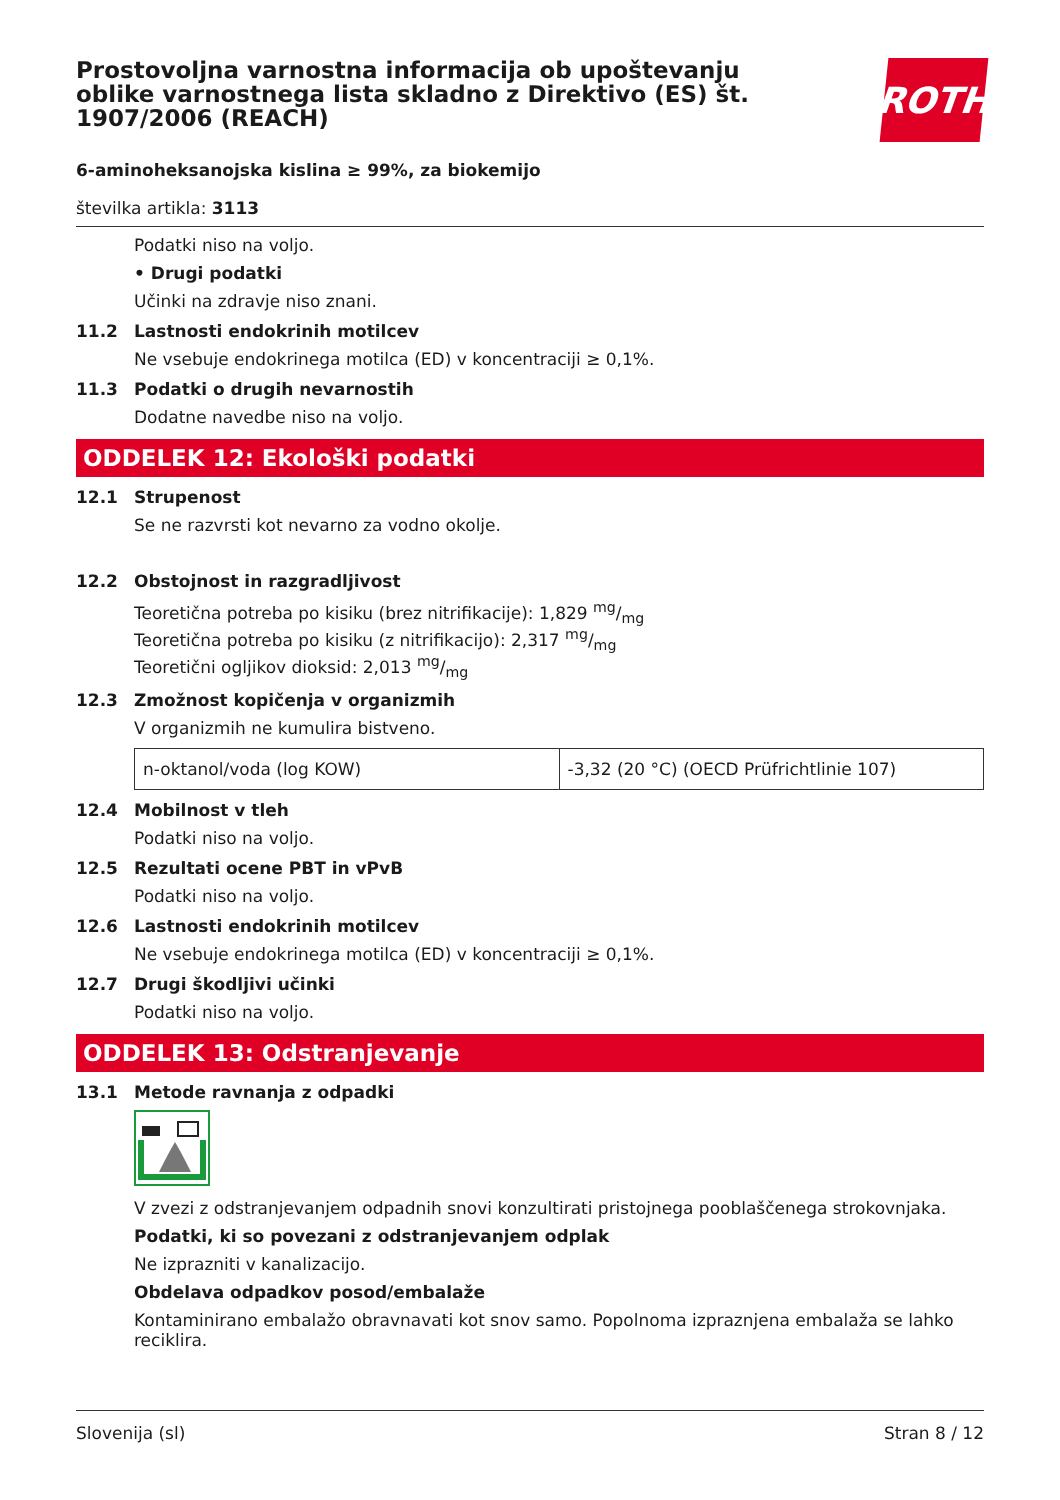Prostovoljna varnostna informacija ob upoštevanju oblike varnostnega lista skladno z Direktivo (ES) št. 1907/2006 (REACH)
ROTH
6-aminoheksanojska kislina ≥ 99%, za biokemijo
številka artikla: 3113
Podatki niso na voljo.
• Drugi podatki
Učinki na zdravje niso znani.
11.2 Lastnosti endokrinih motilcev
Ne vsebuje endokrinega motilca (ED) v koncentraciji ≥ 0,1%.
11.3 Podatki o drugih nevarnostih
Dodatne navedbe niso na voljo.
ODDELEK 12: Ekološki podatki
12.1 Strupenost
Se ne razvrsti kot nevarno za vodno okolje.
12.2 Obstojnost in razgradljivost
Teoretična potreba po kisiku (brez nitrifikacije): 1,829 mg/mg
Teoretična potreba po kisiku (z nitrifikacijo): 2,317 mg/mg
Teoretični ogljikov dioksid: 2,013 mg/mg
12.3 Zmožnost kopičenja v organizmih
V organizmih ne kumulira bistveno.
| n-oktanol/voda (log KOW) | -3,32 (20 °C) (OECD Prüfrichtlinie 107) |
12.4 Mobilnost v tleh
Podatki niso na voljo.
12.5 Rezultati ocene PBT in vPvB
Podatki niso na voljo.
12.6 Lastnosti endokrinih motilcev
Ne vsebuje endokrinega motilca (ED) v koncentraciji ≥ 0,1%.
12.7 Drugi škodljivi učinki
Podatki niso na voljo.
ODDELEK 13: Odstranjevanje
13.1 Metode ravnanja z odpadki
V zvezi z odstranjevanjem odpadnih snovi konzultirati pristojnega pooblaščenega strokovnjaka.
Podatki, ki so povezani z odstranjevanjem odplak
Ne izprazniti v kanalizacijo.
Obdelava odpadkov posod/embalaže
Kontaminirano embalažo obravnavati kot snov samo. Popolnoma izpraznjena embalaža se lahko reciklira.
Slovenija (sl) Stran 8 / 12